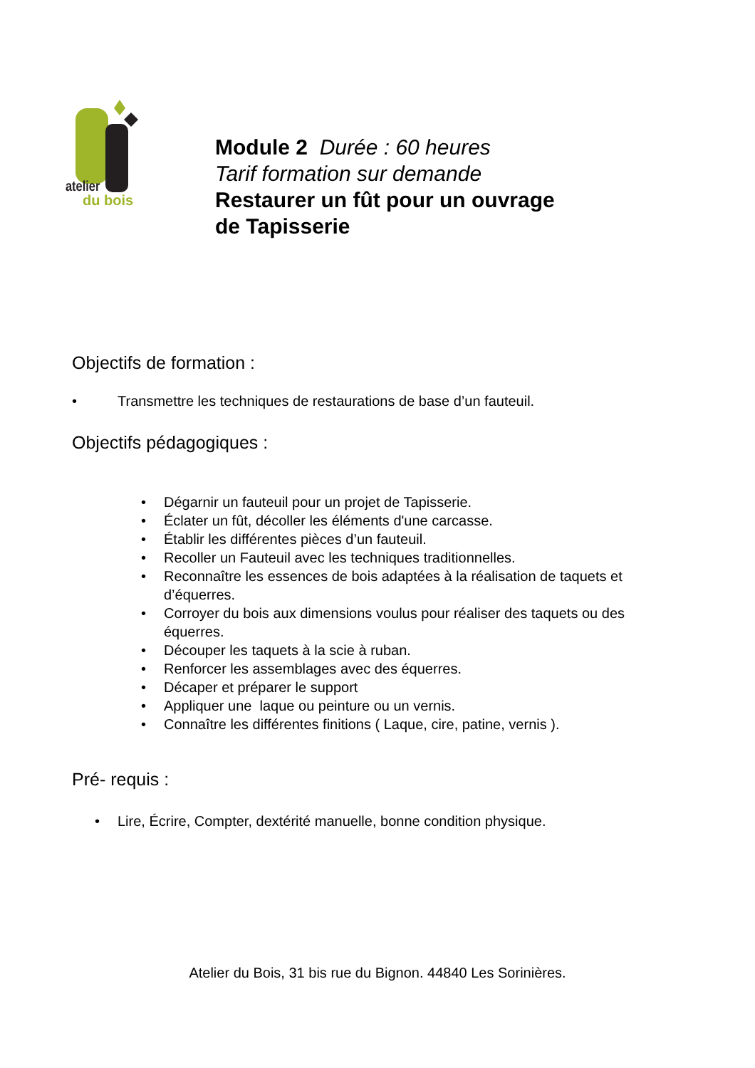atelier
du bois
Module 2 Durée : 60 heures
Tarif formation sur demande
Restaurer un fût pour un ouvrage
de Tapisserie
Objectifs de formation :
• Transmettre les techniques de restaurations de base d’un fauteuil.
Objectifs pédagogiques :
• Dégarnir un fauteuil pour un projet de Tapisserie.
• Éclater un fût, décoller les éléments d'une carcasse.
• Établir les différentes pièces d’un fauteuil.
• Recoller un Fauteuil avec les techniques traditionnelles.
• Reconnaître les essences de bois adaptées à la réalisation de taquets et d’équerres.
• Corroyer du bois aux dimensions voulus pour réaliser des taquets ou des équerres.
• Découper les taquets à la scie à ruban.
• Renforcer les assemblages avec des équerres.
• Décaper et préparer le support
• Appliquer une laque ou peinture ou un vernis.
• Connaître les différentes finitions ( Laque, cire, patine, vernis ).
Pré- requis :
• Lire, Écrire, Compter, dextérité manuelle, bonne condition physique.
Atelier du Bois, 31 bis rue du Bignon. 44840 Les Sorinières.